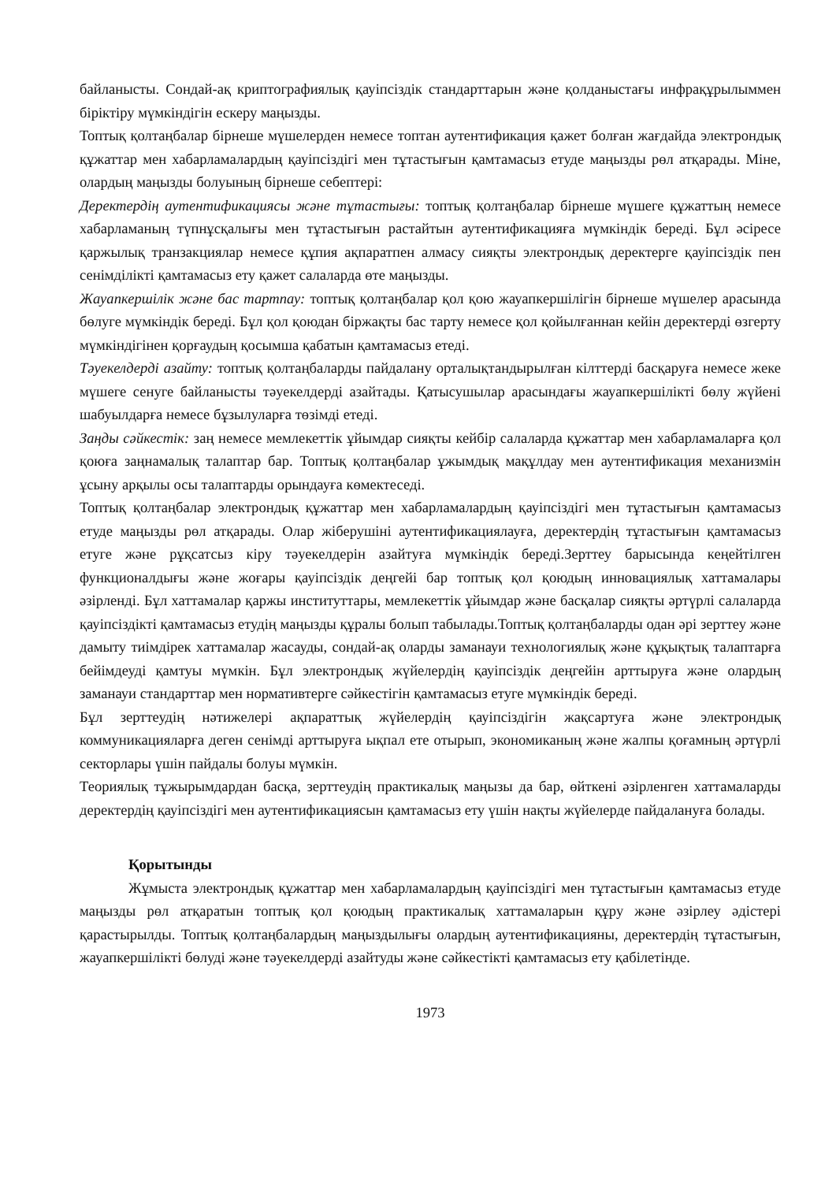байланысты. Сондай-ақ криптографиялық қауіпсіздік стандарттарын және қолданыстағы инфрақұрылыммен біріктіру мүмкіндігін ескеру маңызды.
Топтық қолтаңбалар бірнеше мүшелерден немесе топтан аутентификация қажет болған жағдайда электрондық құжаттар мен хабарламалардың қауіпсіздігі мен тұтастығын қамтамасыз етуде маңызды рөл атқарады. Міне, олардың маңызды болуының бірнеше себептері:
Деректердің аутентификациясы және тұтастығы: топтық қолтаңбалар бірнеше мүшеге құжаттың немесе хабарламаның түпнұсқалығы мен тұтастығын растайтын аутентификацияға мүмкіндік береді. Бұл әсіресе қаржылық транзакциялар немесе құпия ақпаратпен алмасу сияқты электрондық деректерге қауіпсіздік пен сенімділікті қамтамасыз ету қажет салаларда өте маңызды.
Жауапкершілік және бас тартпау: топтық қолтаңбалар қол қою жауапкершілігін бірнеше мүшелер арасында бөлуге мүмкіндік береді. Бұл қол қоюдан біржақты бас тарту немесе қол қойылғаннан кейін деректерді өзгерту мүмкіндігінен қорғаудың қосымша қабатын қамтамасыз етеді.
Тәуекелдерді азайту: топтық қолтаңбаларды пайдалану орталықтандырылған кілттерді басқаруға немесе жеке мүшеге сенуге байланысты тәуекелдерді азайтады. Қатысушылар арасындағы жауапкершілікті бөлу жүйені шабуылдарға немесе бұзылуларға төзімді етеді.
Заңды сәйкестік: заң немесе мемлекеттік ұйымдар сияқты кейбір салаларда құжаттар мен хабарламаларға қол қоюға заңнамалық талаптар бар. Топтық қолтаңбалар ұжымдық мақұлдау мен аутентификация механизмін ұсыну арқылы осы талаптарды орындауға көмектеседі.
Топтық қолтаңбалар электрондық құжаттар мен хабарламалардың қауіпсіздігі мен тұтастығын қамтамасыз етуде маңызды рөл атқарады. Олар жіберушіні аутентификациялауға, деректердің тұтастығын қамтамасыз етуге және рұқсатсыз кіру тәуекелдерін азайтуға мүмкіндік береді.Зерттеу барысында кеңейтілген функционалдығы және жоғары қауіпсіздік деңгейі бар топтық қол қоюдың инновациялық хаттамалары әзірленді. Бұл хаттамалар қаржы институттары, мемлекеттік ұйымдар және басқалар сияқты әртүрлі салаларда қауіпсіздікті қамтамасыз етудің маңызды құралы болып табылады.Топтық қолтаңбаларды одан әрі зерттеу және дамыту тиімдірек хаттамалар жасауды, сондай-ақ оларды заманауи технологиялық және құқықтық талаптарға бейімдеуді қамтуы мүмкін. Бұл электрондық жүйелердің қауіпсіздік деңгейін арттыруға және олардың заманауи стандарттар мен нормативтерге сәйкестігін қамтамасыз етуге мүмкіндік береді.
Бұл зерттеудің нәтижелері ақпараттық жүйелердің қауіпсіздігін жақсартуға және электрондық коммуникацияларға деген сенімді арттыруға ықпал ете отырып, экономиканың және жалпы қоғамның әртүрлі секторлары үшін пайдалы болуы мүмкін.
Теориялық тұжырымдардан басқа, зерттеудің практикалық маңызы да бар, өйткені әзірленген хаттамаларды деректердің қауіпсіздігі мен аутентификациясын қамтамасыз ету үшін нақты жүйелерде пайдалануға болады.
Қорытынды
Жұмыста электрондық құжаттар мен хабарламалардың қауіпсіздігі мен тұтастығын қамтамасыз етуде маңызды рөл атқаратын топтық қол қоюдың практикалық хаттамаларын құру және әзірлеу әдістері қарастырылды. Топтық қолтаңбалардың маңыздылығы олардың аутентификацияны, деректердің тұтастығын, жауапкершілікті бөлуді және тәуекелдерді азайтуды және сәйкестікті қамтамасыз ету қабілетінде.
1973